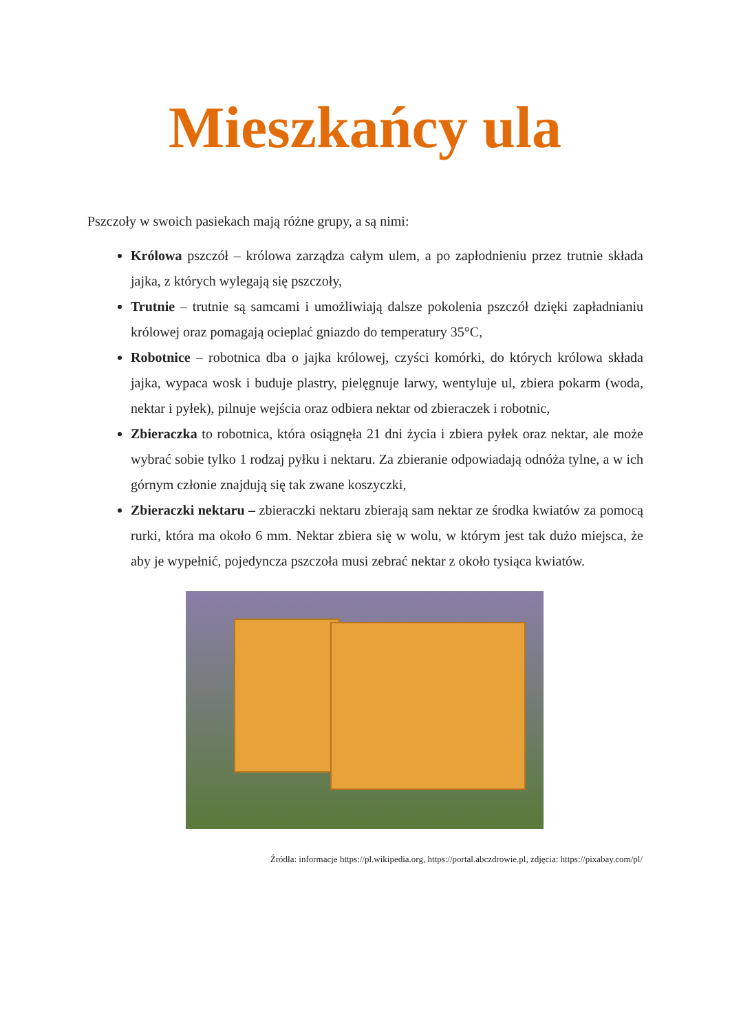Mieszkańcy ula
Pszczoły w swoich pasiekach mają różne grupy, a są nimi:
Królowa pszczół – królowa zarządza całym ulem, a po zapłodnieniu przez trutnie składa jajka, z których wylegają się pszczoły,
Trutnie – trutnie są samcami i umożliwiają dalsze pokolenia pszczół dzięki zapładnianiu królowej oraz pomagają ocieplać gniazdo do temperatury 35°C,
Robotnice – robotnica dba o jajka królowej, czyści komórki, do których królowa składa jajka, wypaca wosk i buduje plastry, pielęgnuje larwy, wentyluje ul, zbiera pokarm (woda, nektar i pyłek), pilnuje wejścia oraz odbiera nektar od zbieraczek i robotnic,
Zbieraczka to robotnica, która osiągnęła 21 dni życia i zbiera pyłek oraz nektar, ale może wybrać sobie tylko 1 rodzaj pyłku i nektaru. Za zbieranie odpowiadają odnóża tylne, a w ich górnym członie znajdują się tak zwane koszyczki,
Zbieraczki nektaru – zbieraczki nektaru zbierają sam nektar ze środka kwiatów za pomocą rurki, która ma około 6 mm. Nektar zbiera się w wolu, w którym jest tak dużo miejsca, że aby je wypełnić, pojedyncza pszczoła musi zebrać nektar z około tysiąca kwiatów.
Źródła: informacje https://pl.wikipedia.org, https://portal.abczdrowie.pl, zdjęcia: https://pixabay.com/pl/